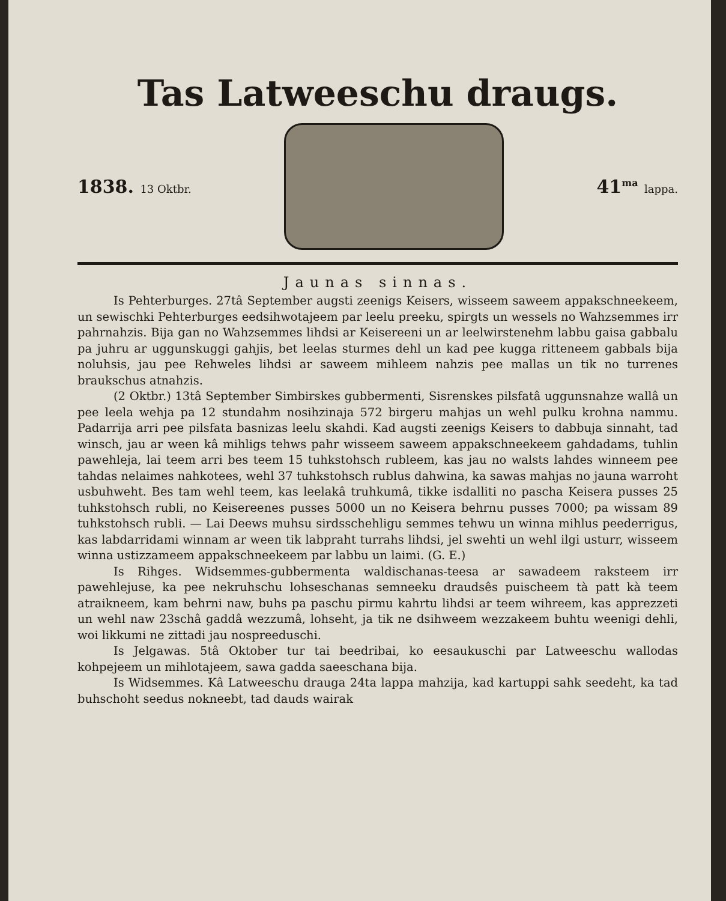Tas Latweeschu draugs.
1838. 13 Oktbr.
41<sup>ma</sup> lappa.
Jaunas sinnas.
Is Pehterburges. 27tâ September augsti zeenigs Keisers, wisseem saweem appakschneekeem, un sewischki Pehterburges eedsihwotajeem par leelu preeku, spirgts un wessels no Wahzsemmes irr pahrnahzis. Bija gan no Wahzsemmes lihdsi ar Keisereeni un ar leelwirstenehm labbu gaisa gabbalu pa juhru ar uggunskuggi gahjis, bet leelas sturmes dehl un kad pee kugga ritteneem gabbals bija noluhsis, jau pee Rehweles lihdsi ar saweem mihleem nahzis pee mallas un tik no turrenes braukschus atnahzis.
(2 Oktbr.) 13tâ September Simbirskes gubbermenti, Sisrenskes pilsfatâ uggunsnahze wallâ un pee leela wehja pa 12 stundahm nosihzinaja 572 birgeru mahjas un wehl pulku krohna nammu. Padarrija arri pee pilsfata basnizas leelu skahdi. Kad augsti zeenigs Keisers to dabbuja sinnaht, tad winsch, jau ar ween kâ mihligs tehws pahr wisseem saweem appakschneekeem gahdadams, tuhlin pawehleja, lai teem arri bes teem 15 tuhkstohsch rubleem, kas jau no walsts lahdes winneem pee tahdas nelaimes nahkotees, wehl 37 tuhkstohsch rublus dahwina, ka sawas mahjas no jauna warroht usbuhweht. Bes tam wehl teem, kas leelakâ truhkumâ, tikke isdalliti no pascha Keisera pusses 25 tuhkstohsch rubli, no Keisereenes pusses 5000 un no Keisera behrnu pusses 7000; pa wissam 89 tuhkstohsch rubli. — Lai Deews muhsu sirdsschehligu semmes tehwu un winna mihlus peederrigus, kas labdarridami winnam ar ween tik labpraht turrahs lihdsi, jel swehti un wehl ilgi usturr, wisseem winna ustizzameem appakschneekeem par labbu un laimi. (G. E.)
Is Rihges. Widsemmes-gubbermenta waldischanas-teesa ar sawadeem raksteem irr pawehlejuse, ka pee nekruhschu lohseschanas semneeku draudsês puischeem tà patt kà teem atraikneem, kam behrni naw, buhs pa paschu pirmu kahrtu lihdsi ar teem wihreem, kas apprezzeti un wehl naw 23schâ gaddâ wezzumâ, lohseht, ja tik ne dsihweem wezzakeem buhtu weenigi dehli, woi likkumi ne zittadi jau nospreeduschi.
Is Jelgawas. 5tâ Oktober tur tai beedribai, ko eesaukuschi par Latweeschu wallodas kohpejeem un mihlotajeem, sawa gadda saeeschana bija.
Is Widsemmes. Kâ Latweeschu drauga 24ta lappa mahzija, kad kartuppi sahk seedeht, ka tad buhschoht seedus nokneebt, tad dauds wairak